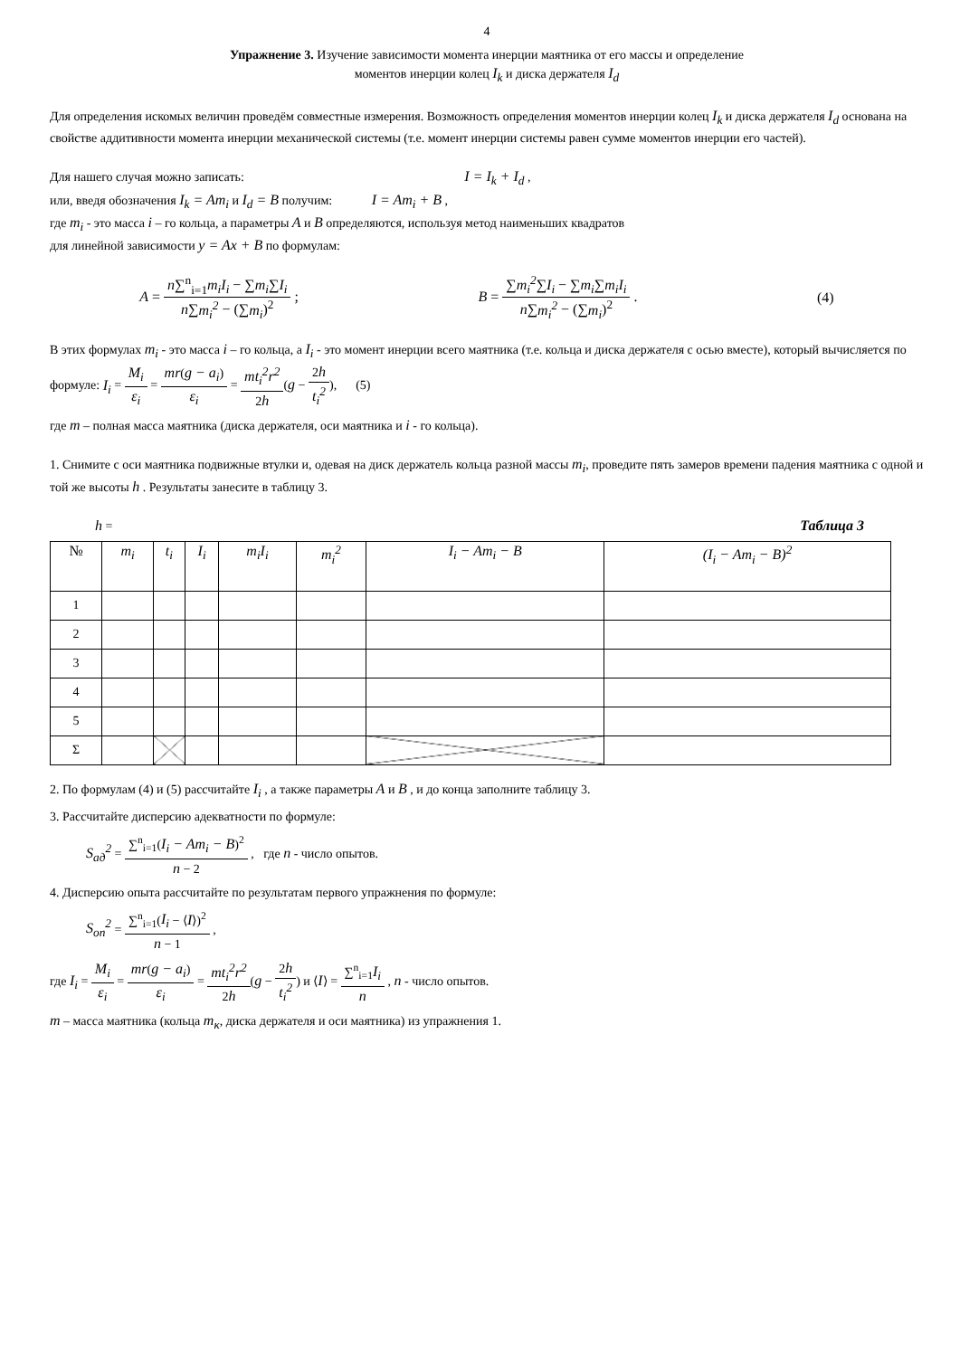4
Упражнение 3. Изучение зависимости момента инерции маятника от его массы и определение
моментов инерции колец I<sub>k</sub> и диска держателя I<sub>d</sub>
Для определения искомых величин проведём совместные измерения. Возможность определения моментов инерции колец I<sub>k</sub> и диска держателя I<sub>d</sub> основана на свойстве аддитивности момента инерции механической системы (т.е. момент инерции системы равен сумме моментов инерции его частей).
Для нашего случая можно записать: I = I<sub>k</sub> + I<sub>d</sub> ,
или, введя обозначения I<sub>k</sub> = Am<sub>i</sub> и I<sub>d</sub> = B получим: I = Am<sub>i</sub> + B ,
где m<sub>i</sub> - это масса i – го кольца, а параметры A и B определяются, используя метод наименьших квадратов
для линейной зависимости y = Ax + B по формулам:
A = n∑<sup>n</sup><sub>i=1</sub>m<sub>i</sub>I<sub>i</sub> − ∑m<sub>i</sub>∑I<sub>i</sub> n∑m<sub>i</sub><sup>2</sup> − (∑m<sub>i</sub>)<sup>2</sup> ; B = ∑m<sub>i</sub><sup>2</sup>∑I<sub>i</sub> − ∑m<sub>i</sub>∑m<sub>i</sub>I<sub>i</sub> n∑m<sub>i</sub><sup>2</sup> − (∑m<sub>i</sub>)<sup>2</sup> . (4)
В этих формулах m<sub>i</sub> - это масса i – го кольца, а I<sub>i</sub> - это момент инерции всего маятника (т.е. кольца и диска держателя с осью вместе), который вычисляется по формуле: I<sub>i</sub> = M<sub>i</sub> ε<sub>i</sub> = mr(g − a<sub>i</sub>) ε<sub>i</sub> = mt<sub>i</sub><sup>2</sup>r<sup>2</sup> 2h(g − 2h t<sub>i</sub><sup>2</sup>), (5)
где m – полная масса маятника (диска держателя, оси маятника и i - го кольца).
1. Снимите с оси маятника подвижные втулки и, одевая на диск держатель кольца разной массы m<sub>i</sub>, проведите пять замеров времени падения маятника с одной и той же высоты h . Результаты занесите в таблицу 3.
h = Таблица 3
| № | m<sub>i</sub> | t<sub>i</sub> | I<sub>i</sub> | m<sub>i</sub>I<sub>i</sub> | m<sub>i</sub><sup>2</sup> | I<sub>i</sub> − Am<sub>i</sub> − B | (I<sub>i</sub> − Am<sub>i</sub> − B)<sup>2</sup> |
| --- | --- | --- | --- | --- | --- | --- | --- |
| 1 | | | | | | | |
| 2 | | | | | | | |
| 3 | | | | | | | |
| 4 | | | | | | | |
| 5 | | | | | | | |
| Σ | | | | | | | |
2. По формулам (4) и (5) рассчитайте I<sub>i</sub> , а также параметры A и B , и до конца заполните таблицу 3.
3. Рассчитайте дисперсию адекватности по формуле:
S<sub>ад</sub><sup>2</sup> = ∑<sup>n</sup><sub>i=1</sub>(I<sub>i</sub> − Am<sub>i</sub> − B)<sup>2</sup> n − 2 , где n - число опытов.
4. Дисперсию опыта рассчитайте по результатам первого упражнения по формуле:
S<sub>оп</sub><sup>2</sup> = ∑<sup>n</sup><sub>i=1</sub>(I<sub>i</sub> − ⟨I⟩)<sup>2</sup> n − 1 ,
где I<sub>i</sub> = M<sub>i</sub> ε<sub>i</sub> = mr(g − a<sub>i</sub>) ε<sub>i</sub> = mt<sub>i</sub><sup>2</sup>r<sup>2</sup> 2h(g − 2h t<sub>i</sub><sup>2</sup>) и ⟨I⟩ = ∑<sup>n</sup><sub>i=1</sub>I<sub>i</sub> n , n - число опытов.
m – масса маятника (кольца m<sub>к</sub>, диска держателя и оси маятника) из упражнения 1.